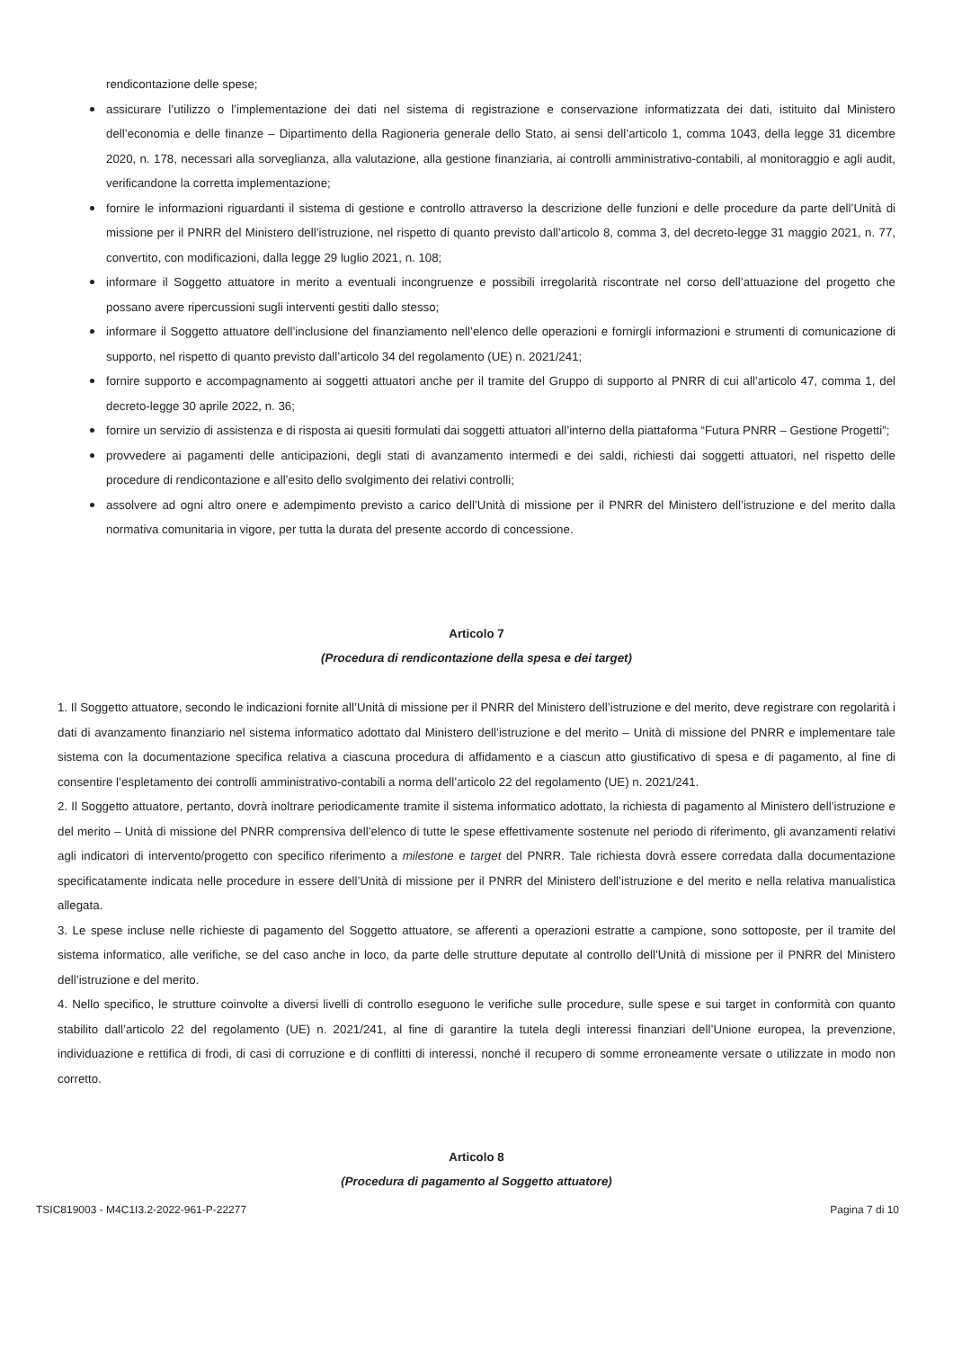rendicontazione delle spese;
assicurare l’utilizzo o l’implementazione dei dati nel sistema di registrazione e conservazione informatizzata dei dati, istituito dal Ministero dell’economia e delle finanze – Dipartimento della Ragioneria generale dello Stato, ai sensi dell’articolo 1, comma 1043, della legge 31 dicembre 2020, n. 178, necessari alla sorveglianza, alla valutazione, alla gestione finanziaria, ai controlli amministrativo-contabili, al monitoraggio e agli audit, verificandone la corretta implementazione;
fornire le informazioni riguardanti il sistema di gestione e controllo attraverso la descrizione delle funzioni e delle procedure da parte dell’Unità di missione per il PNRR del Ministero dell’istruzione, nel rispetto di quanto previsto dall’articolo 8, comma 3, del decreto-legge 31 maggio 2021, n. 77, convertito, con modificazioni, dalla legge 29 luglio 2021, n. 108;
informare il Soggetto attuatore in merito a eventuali incongruenze e possibili irregolarità riscontrate nel corso dell’attuazione del progetto che possano avere ripercussioni sugli interventi gestiti dallo stesso;
informare il Soggetto attuatore dell’inclusione del finanziamento nell’elenco delle operazioni e fornirgli informazioni e strumenti di comunicazione di supporto, nel rispetto di quanto previsto dall’articolo 34 del regolamento (UE) n. 2021/241;
fornire supporto e accompagnamento ai soggetti attuatori anche per il tramite del Gruppo di supporto al PNRR di cui all’articolo 47, comma 1, del decreto-legge 30 aprile 2022, n. 36;
fornire un servizio di assistenza e di risposta ai quesiti formulati dai soggetti attuatori all’interno della piattaforma “Futura PNRR – Gestione Progetti”;
provvedere ai pagamenti delle anticipazioni, degli stati di avanzamento intermedi e dei saldi, richiesti dai soggetti attuatori, nel rispetto delle procedure di rendicontazione e all’esito dello svolgimento dei relativi controlli;
assolvere ad ogni altro onere e adempimento previsto a carico dell’Unità di missione per il PNRR del Ministero dell’istruzione e del merito dalla normativa comunitaria in vigore, per tutta la durata del presente accordo di concessione.
Articolo 7
(Procedura di rendicontazione della spesa e dei target)
1. Il Soggetto attuatore, secondo le indicazioni fornite all’Unità di missione per il PNRR del Ministero dell’istruzione e del merito, deve registrare con regolarità i dati di avanzamento finanziario nel sistema informatico adottato dal Ministero dell’istruzione e del merito – Unità di missione del PNRR e implementare tale sistema con la documentazione specifica relativa a ciascuna procedura di affidamento e a ciascun atto giustificativo di spesa e di pagamento, al fine di consentire l’espletamento dei controlli amministrativo-contabili a norma dell’articolo 22 del regolamento (UE) n. 2021/241.
2. Il Soggetto attuatore, pertanto, dovrà inoltrare periodicamente tramite il sistema informatico adottato, la richiesta di pagamento al Ministero dell’istruzione e del merito – Unità di missione del PNRR comprensiva dell’elenco di tutte le spese effettivamente sostenute nel periodo di riferimento, gli avanzamenti relativi agli indicatori di intervento/progetto con specifico riferimento a milestone e target del PNRR. Tale richiesta dovrà essere corredata dalla documentazione specificatamente indicata nelle procedure in essere dell’Unità di missione per il PNRR del Ministero dell’istruzione e del merito e nella relativa manualistica allegata.
3. Le spese incluse nelle richieste di pagamento del Soggetto attuatore, se afferenti a operazioni estratte a campione, sono sottoposte, per il tramite del sistema informatico, alle verifiche, se del caso anche in loco, da parte delle strutture deputate al controllo dell’Unità di missione per il PNRR del Ministero dell’istruzione e del merito.
4. Nello specifico, le strutture coinvolte a diversi livelli di controllo eseguono le verifiche sulle procedure, sulle spese e sui target in conformità con quanto stabilito dall’articolo 22 del regolamento (UE) n. 2021/241, al fine di garantire la tutela degli interessi finanziari dell’Unione europea, la prevenzione, individuazione e rettifica di frodi, di casi di corruzione e di conflitti di interessi, nonché il recupero di somme erroneamente versate o utilizzate in modo non corretto.
Articolo 8
(Procedura di pagamento al Soggetto attuatore)
TSIC819003 - M4C1I3.2-2022-961-P-22277 Pagina 7 di 10